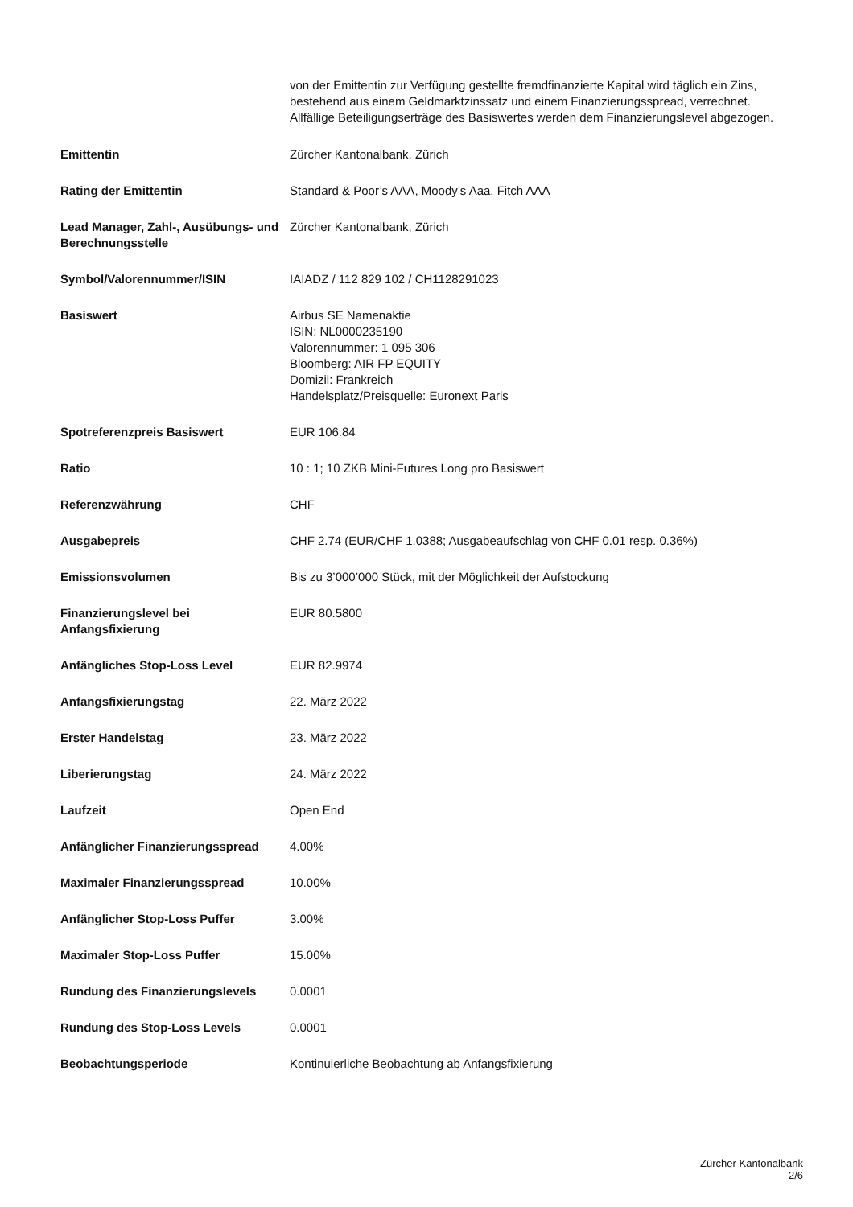von der Emittentin zur Verfügung gestellte fremdfinanzierte Kapital wird täglich ein Zins, bestehend aus einem Geldmarktzinssatz und einem Finanzierungsspread, verrechnet. Allfällige Beteiligungserträge des Basiswertes werden dem Finanzierungslevel abgezogen.
| Emittentin | Zürcher Kantonalbank, Zürich |
| Rating der Emittentin | Standard & Poor’s AAA, Moody’s Aaa, Fitch AAA |
| Lead Manager, Zahl-, Ausübungs- und Berechnungsstelle | Zürcher Kantonalbank, Zürich |
| Symbol/Valorennummer/ISIN | IAIADZ / 112 829 102 / CH1128291023 |
| Basiswert | Airbus SE Namenaktie ISIN: NL0000235190 Valorennummer: 1 095 306 Bloomberg: AIR FP EQUITY Domizil: Frankreich Handelsplatz/Preisquelle: Euronext Paris |
| Spotreferenzpreis Basiswert | EUR 106.84 |
| Ratio | 10 : 1; 10 ZKB Mini-Futures Long pro Basiswert |
| Referenzwährung | CHF |
| Ausgabepreis | CHF 2.74 (EUR/CHF 1.0388; Ausgabeaufschlag von CHF 0.01 resp. 0.36%) |
| Emissionsvolumen | Bis zu 3’000’000 Stück, mit der Möglichkeit der Aufstockung |
| Finanzierungslevel bei Anfangsfixierung | EUR 80.5800 |
| Anfängliches Stop-Loss Level | EUR 82.9974 |
| Anfangsfixierungstag | 22. März 2022 |
| Erster Handelstag | 23. März 2022 |
| Liberierungstag | 24. März 2022 |
| Laufzeit | Open End |
| Anfänglicher Finanzierungsspread | 4.00% |
| Maximaler Finanzierungsspread | 10.00% |
| Anfänglicher Stop-Loss Puffer | 3.00% |
| Maximaler Stop-Loss Puffer | 15.00% |
| Rundung des Finanzierungslevels | 0.0001 |
| Rundung des Stop-Loss Levels | 0.0001 |
| Beobachtungsperiode | Kontinuierliche Beobachtung ab Anfangsfixierung |
Zürcher Kantonalbank
2/6